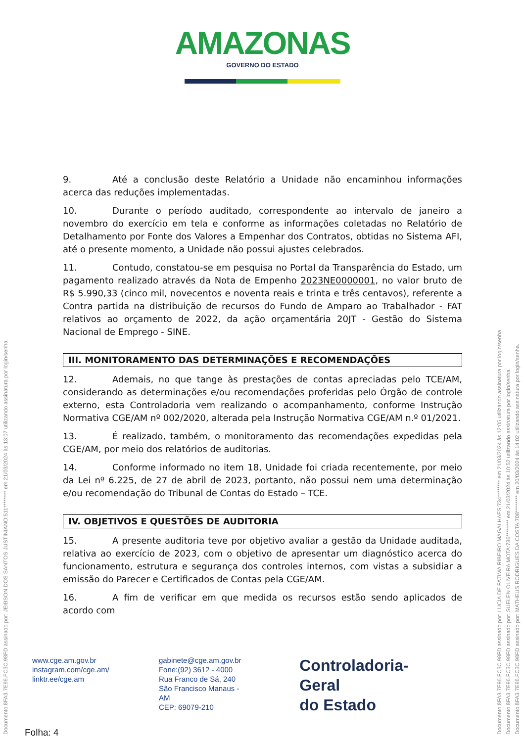AMAZONAS GOVERNO DO ESTADO
9. Até a conclusão deste Relatório a Unidade não encaminhou informações acerca das reduções implementadas.
10. Durante o período auditado, correspondente ao intervalo de janeiro a novembro do exercício em tela e conforme as informações coletadas no Relatório de Detalhamento por Fonte dos Valores a Empenhar dos Contratos, obtidas no Sistema AFI, até o presente momento, a Unidade não possui ajustes celebrados.
11. Contudo, constatou-se em pesquisa no Portal da Transparência do Estado, um pagamento realizado através da Nota de Empenho 2023NE0000001, no valor bruto de R$ 5.990,33 (cinco mil, novecentos e noventa reais e trinta e três centavos), referente a Contra partida na distribuição de recursos do Fundo de Amparo ao Trabalhador - FAT relativos ao orçamento de 2022, da ação orçamentária 20JT - Gestão do Sistema Nacional de Emprego - SINE.
III. MONITORAMENTO DAS DETERMINAÇÕES E RECOMENDAÇÕES
12. Ademais, no que tange às prestações de contas apreciadas pelo TCE/AM, considerando as determinações e/ou recomendações proferidas pelo Órgão de controle externo, esta Controladoria vem realizando o acompanhamento, conforme Instrução Normativa CGE/AM nº 002/2020, alterada pela Instrução Normativa CGE/AM n.º 01/2021.
13. É realizado, também, o monitoramento das recomendações expedidas pela CGE/AM, por meio dos relatórios de auditorias.
14. Conforme informado no item 18, Unidade foi criada recentemente, por meio da Lei nº 6.225, de 27 de abril de 2023, portanto, não possui nem uma determinação e/ou recomendação do Tribunal de Contas do Estado – TCE.
IV. OBJETIVOS E QUESTÕES DE AUDITORIA
15. A presente auditoria teve por objetivo avaliar a gestão da Unidade auditada, relativa ao exercício de 2023, com o objetivo de apresentar um diagnóstico acerca do funcionamento, estrutura e segurança dos controles internos, com vistas a subsidiar a emissão do Parecer e Certificados de Contas pela CGE/AM.
16. A fim de verificar em que medida os recursos estão sendo aplicados de acordo com
www.cge.am.gov.br
instagram.com/cge.am/
linktr.ee/cge.am
gabinete@cge.am.gov.br
Fone:(92) 3612 - 4000
Rua Franco de Sá, 240
São Francisco Manaus - AM
CEP: 69079-210
Controladoria-Geral
do Estado
Folha: 4
Documento 8FA3.7E96.FC3C.98FD assinado por: JEIBSON DOS SANTOS JUSTINIANO:511******** em 21/03/2024 às 13:07 utilizando assinatura por login/senha.
Documento 8FA3.7E96.FC3C.98FD assinado por: LUCIA DE FATIMA RIBEIRO MAGALHAES:734******** em 21/03/2024 às 12:05 utilizando assinatura por login/senha.
Documento 8FA3.7E96.FC3C.98FD assinado por: SUELEN OLIVEIRA MOTA:736******** em 21/03/2024 às 10:52 utilizando assinatura por login/senha.
Documento 8FA3.7E96.FC3C.98FD assinado por: MATHEUS RODRIGUES DA COSTA:708******** em 20/03/2024 às 14:02 utilizando assinatura por login/senha.